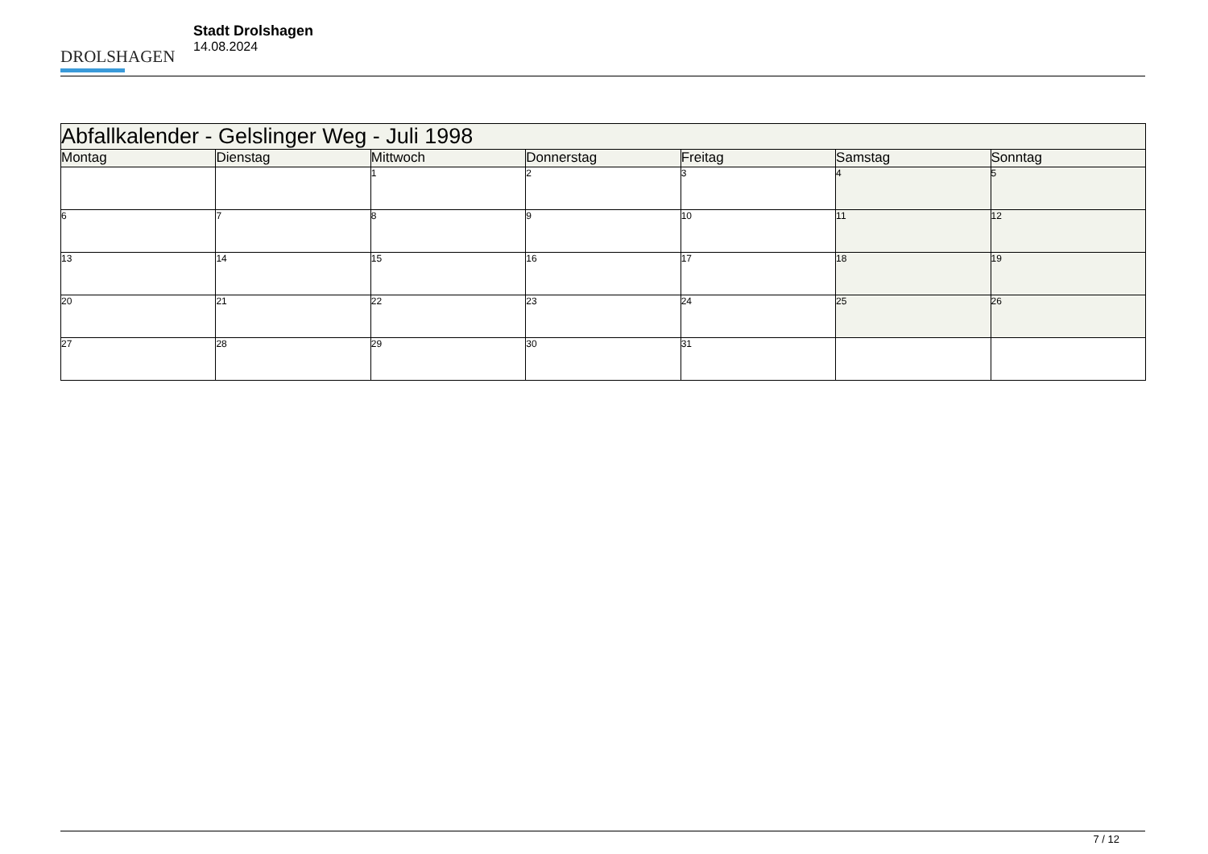DROLSHAGEN
Stadt Drolshagen
14.08.2024
| Abfallkalender - Gelslinger Weg - Juli 1998 | | | | | | |
| Montag | Dienstag | Mittwoch | Donnerstag | Freitag | Samstag | Sonntag |
| | | 1 | 2 | 3 | 4 | 5 |
| 6 | 7 | 8 | 9 | 10 | 11 | 12 |
| 13 | 14 | 15 | 16 | 17 | 18 | 19 |
| 20 | 21 | 22 | 23 | 24 | 25 | 26 |
| 27 | 28 | 29 | 30 | 31 | | |
7 / 12